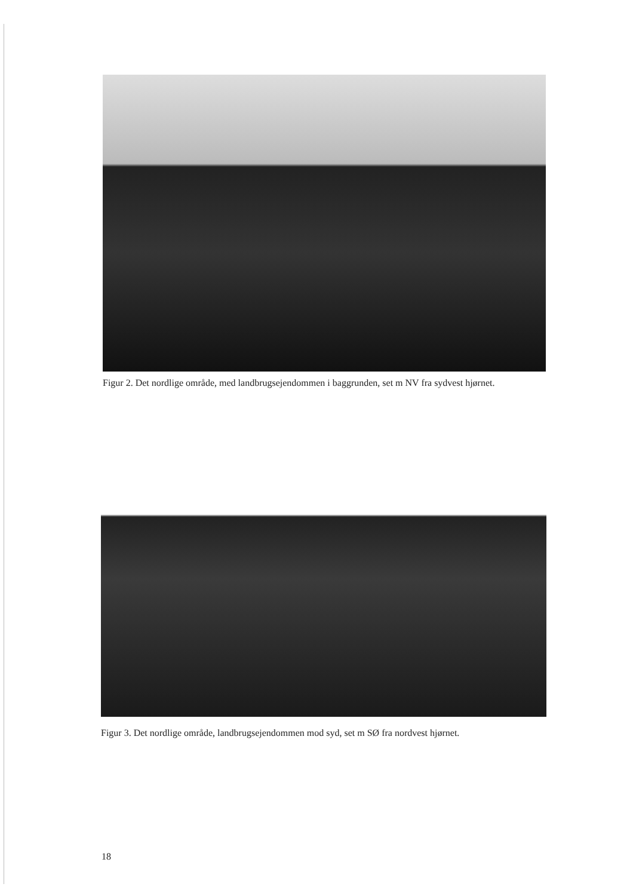Figur 2. Det nordlige område, med landbrugsejendommen i baggrunden, set m NV fra sydvest hjørnet.
Figur 3. Det nordlige område, landbrugsejendommen mod syd, set m SØ fra nordvest hjørnet.
18